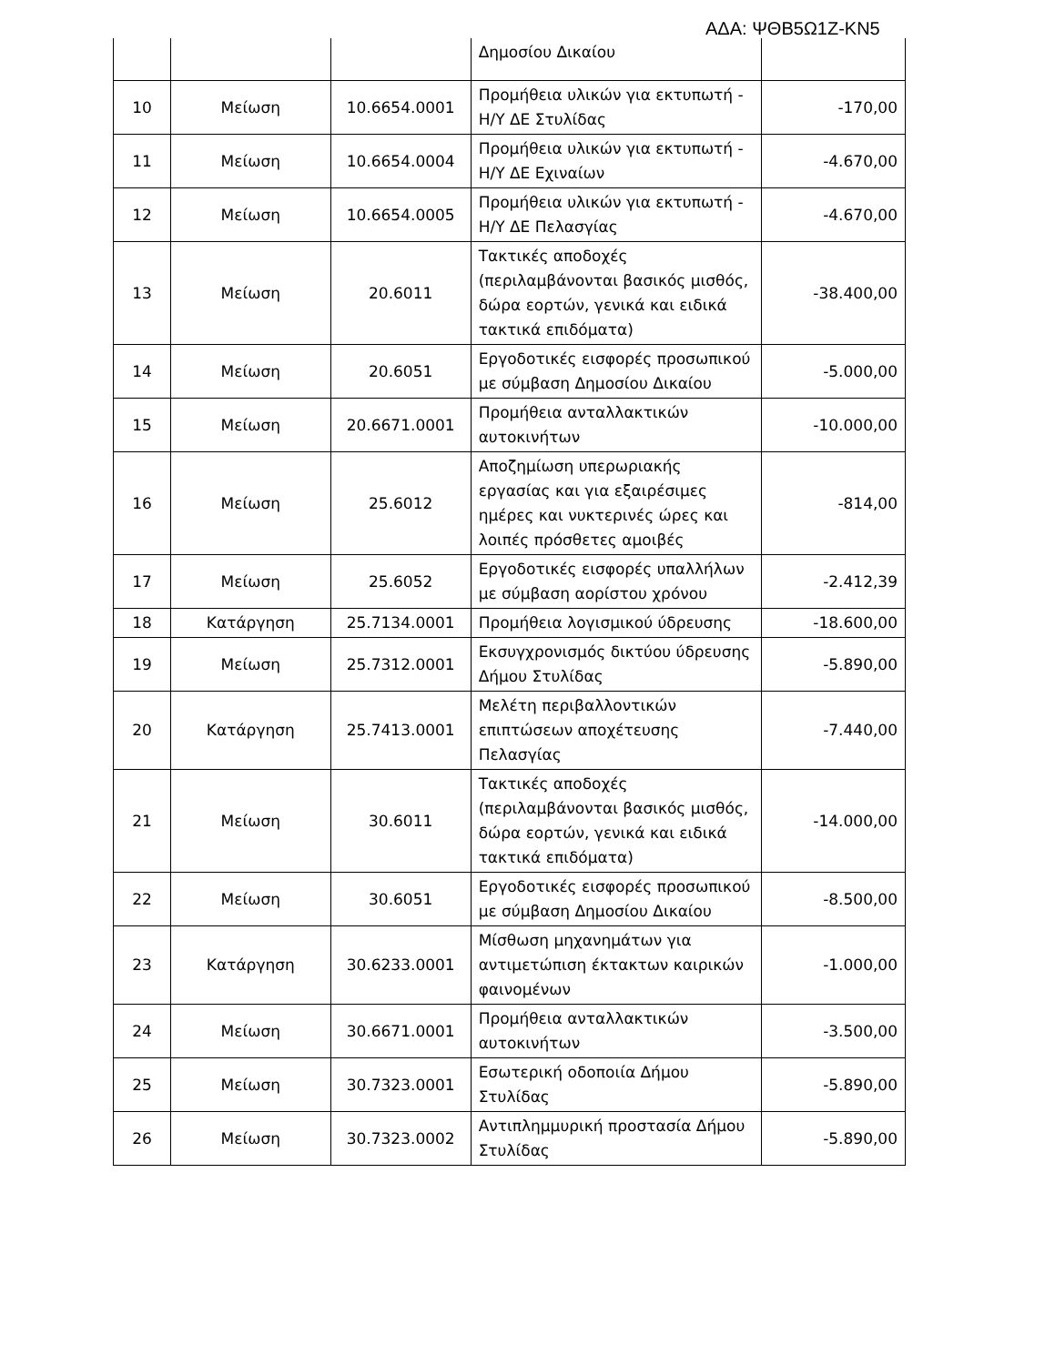ΑΔΑ: ΨΘΒ5Ω1Ζ-ΚΝ5
| | | | Δημοσίου Δικαίου | |
| 10 | Μείωση | 10.6654.0001 | Προμήθεια υλικών για εκτυπωτή - Η/Υ ΔΕ Στυλίδας | -170,00 |
| 11 | Μείωση | 10.6654.0004 | Προμήθεια υλικών για εκτυπωτή - Η/Υ ΔΕ Εχιναίων | -4.670,00 |
| 12 | Μείωση | 10.6654.0005 | Προμήθεια υλικών για εκτυπωτή - Η/Υ ΔΕ Πελασγίας | -4.670,00 |
| 13 | Μείωση | 20.6011 | Τακτικές αποδοχές (περιλαμβάνονται βασικός μισθός, δώρα εορτών, γενικά και ειδικά τακτικά επιδόματα) | -38.400,00 |
| 14 | Μείωση | 20.6051 | Εργοδοτικές εισφορές προσωπικού με σύμβαση Δημοσίου Δικαίου | -5.000,00 |
| 15 | Μείωση | 20.6671.0001 | Προμήθεια ανταλλακτικών αυτοκινήτων | -10.000,00 |
| 16 | Μείωση | 25.6012 | Αποζημίωση υπερωριακής εργασίας και για εξαιρέσιμες ημέρες και νυκτερινές ώρες και λοιπές πρόσθετες αμοιβές | -814,00 |
| 17 | Μείωση | 25.6052 | Εργοδοτικές εισφορές υπαλλήλων με σύμβαση αορίστου χρόνου | -2.412,39 |
| 18 | Κατάργηση | 25.7134.0001 | Προμήθεια λογισμικού ύδρευσης | -18.600,00 |
| 19 | Μείωση | 25.7312.0001 | Εκσυγχρονισμός δικτύου ύδρευσης Δήμου Στυλίδας | -5.890,00 |
| 20 | Κατάργηση | 25.7413.0001 | Μελέτη περιβαλλοντικών επιπτώσεων αποχέτευσης Πελασγίας | -7.440,00 |
| 21 | Μείωση | 30.6011 | Τακτικές αποδοχές (περιλαμβάνονται βασικός μισθός, δώρα εορτών, γενικά και ειδικά τακτικά επιδόματα) | -14.000,00 |
| 22 | Μείωση | 30.6051 | Εργοδοτικές εισφορές προσωπικού με σύμβαση Δημοσίου Δικαίου | -8.500,00 |
| 23 | Κατάργηση | 30.6233.0001 | Μίσθωση μηχανημάτων για αντιμετώπιση έκτακτων καιρικών φαινομένων | -1.000,00 |
| 24 | Μείωση | 30.6671.0001 | Προμήθεια ανταλλακτικών αυτοκινήτων | -3.500,00 |
| 25 | Μείωση | 30.7323.0001 | Εσωτερική οδοποιία Δήμου Στυλίδας | -5.890,00 |
| 26 | Μείωση | 30.7323.0002 | Αντιπλημμυρική προστασία Δήμου Στυλίδας | -5.890,00 |